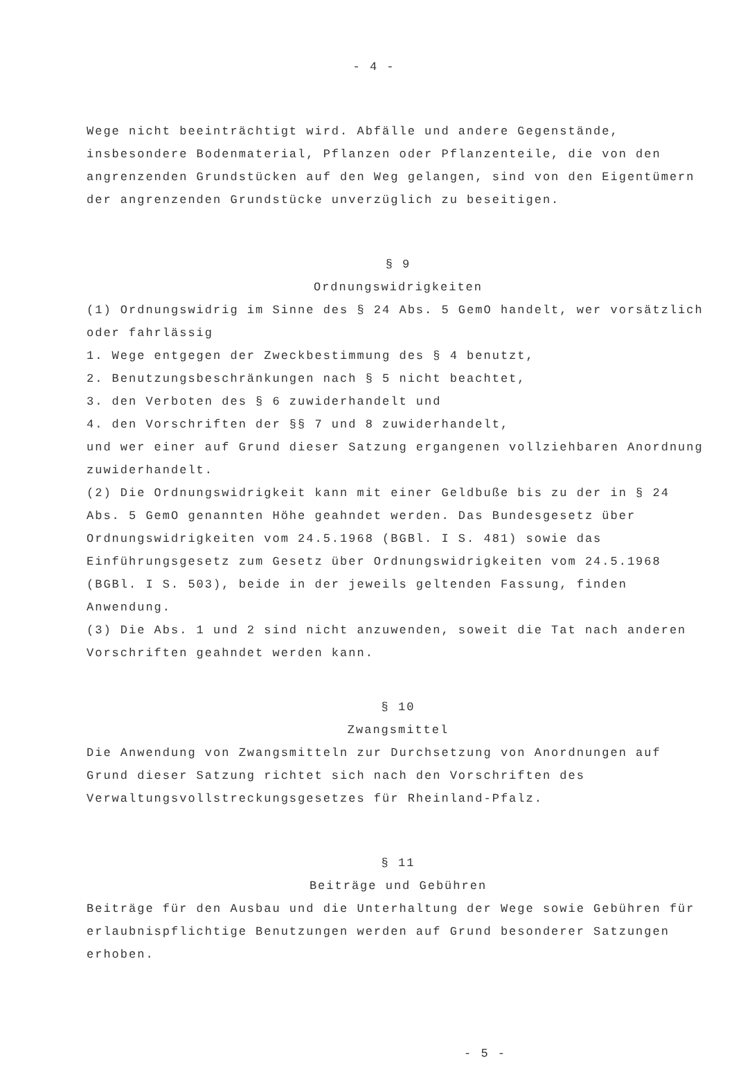- 4 -
Wege nicht beeinträchtigt wird. Abfälle und andere Gegenstände, insbesondere Bodenmaterial, Pflanzen oder Pflanzenteile, die von den angrenzenden Grundstücken auf den Weg gelangen, sind von den Eigentümern der angrenzenden Grundstücke unverzüglich zu beseitigen.
§ 9
Ordnungswidrigkeiten
(1) Ordnungswidrig im Sinne des § 24 Abs. 5 GemO handelt, wer vorsätzlich oder fahrlässig
1. Wege entgegen der Zweckbestimmung des § 4 benutzt,
2. Benutzungsbeschränkungen nach § 5 nicht beachtet,
3. den Verboten des § 6 zuwiderhandelt und
4. den Vorschriften der §§ 7 und 8 zuwiderhandelt,
und wer einer auf Grund dieser Satzung ergangenen vollziehbaren Anordnung zuwiderhandelt.
(2) Die Ordnungswidrigkeit kann mit einer Geldbuße bis zu der in § 24 Abs. 5 GemO genannten Höhe geahndet werden. Das Bundesgesetz über Ordnungswidrigkeiten vom 24.5.1968 (BGBl. I S. 481) sowie das Einführungsgesetz zum Gesetz über Ordnungswidrigkeiten vom 24.5.1968 (BGBl. I S. 503), beide in der jeweils geltenden Fassung, finden Anwendung.
(3) Die Abs. 1 und 2 sind nicht anzuwenden, soweit die Tat nach anderen Vorschriften geahndet werden kann.
§ 10
Zwangsmittel
Die Anwendung von Zwangsmitteln zur Durchsetzung von Anordnungen auf Grund dieser Satzung richtet sich nach den Vorschriften des Verwaltungsvollstreckungsgesetzes für Rheinland-Pfalz.
§ 11
Beiträge und Gebühren
Beiträge für den Ausbau und die Unterhaltung der Wege sowie Gebühren für erlaubnispflichtige Benutzungen werden auf Grund besonderer Satzungen erhoben.
- 5 -